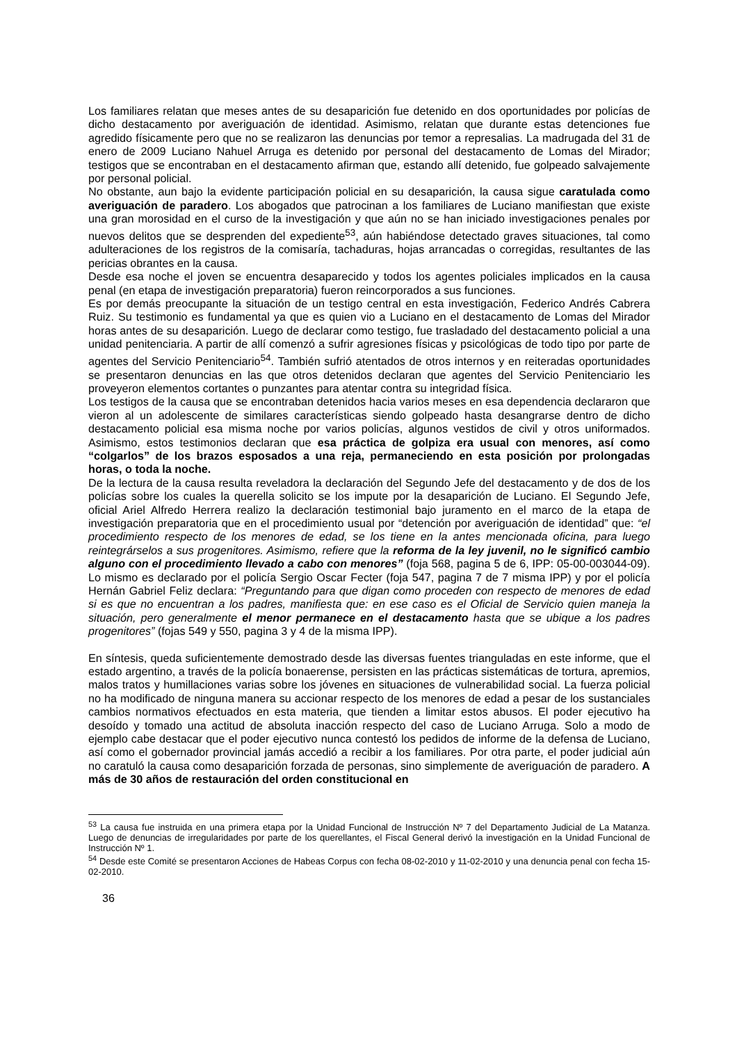Los familiares relatan que meses antes de su desaparición fue detenido en dos oportunidades por policías de dicho destacamento por averiguación de identidad. Asimismo, relatan que durante estas detenciones fue agredido físicamente pero que no se realizaron las denuncias por temor a represalias. La madrugada del 31 de enero de 2009 Luciano Nahuel Arruga es detenido por personal del destacamento de Lomas del Mirador; testigos que se encontraban en el destacamento afirman que, estando allí detenido, fue golpeado salvajemente por personal policial.
No obstante, aun bajo la evidente participación policial en su desaparición, la causa sigue caratulada como averiguación de paradero. Los abogados que patrocinan a los familiares de Luciano manifiestan que existe una gran morosidad en el curso de la investigación y que aún no se han iniciado investigaciones penales por nuevos delitos que se desprenden del expediente<sup>53</sup>, aún habiéndose detectado graves situaciones, tal como adulteraciones de los registros de la comisaría, tachaduras, hojas arrancadas o corregidas, resultantes de las pericias obrantes en la causa.
Desde esa noche el joven se encuentra desaparecido y todos los agentes policiales implicados en la causa penal (en etapa de investigación preparatoria) fueron reincorporados a sus funciones.
Es por demás preocupante la situación de un testigo central en esta investigación, Federico Andrés Cabrera Ruiz. Su testimonio es fundamental ya que es quien vio a Luciano en el destacamento de Lomas del Mirador horas antes de su desaparición. Luego de declarar como testigo, fue trasladado del destacamento policial a una unidad penitenciaria. A partir de allí comenzó a sufrir agresiones físicas y psicológicas de todo tipo por parte de agentes del Servicio Penitenciario<sup>54</sup>. También sufrió atentados de otros internos y en reiteradas oportunidades se presentaron denuncias en las que otros detenidos declaran que agentes del Servicio Penitenciario les proveyeron elementos cortantes o punzantes para atentar contra su integridad física.
Los testigos de la causa que se encontraban detenidos hacia varios meses en esa dependencia declararon que vieron al un adolescente de similares características siendo golpeado hasta desangrarse dentro de dicho destacamento policial esa misma noche por varios policías, algunos vestidos de civil y otros uniformados. Asimismo, estos testimonios declaran que esa práctica de golpiza era usual con menores, así como “colgarlos” de los brazos esposados a una reja, permaneciendo en esta posición por prolongadas horas, o toda la noche.
De la lectura de la causa resulta reveladora la declaración del Segundo Jefe del destacamento y de dos de los policías sobre los cuales la querella solicito se los impute por la desaparición de Luciano. El Segundo Jefe, oficial Ariel Alfredo Herrera realizo la declaración testimonial bajo juramento en el marco de la etapa de investigación preparatoria que en el procedimiento usual por “detención por averiguación de identidad” que: “el procedimiento respecto de los menores de edad, se los tiene en la antes mencionada oficina, para luego reintegrárselos a sus progenitores. Asimismo, refiere que la reforma de la ley juvenil, no le significó cambio alguno con el procedimiento llevado a cabo con menores” (foja 568, pagina 5 de 6, IPP: 05-00-003044-09). Lo mismo es declarado por el policía Sergio Oscar Fecter (foja 547, pagina 7 de 7 misma IPP) y por el policía Hernán Gabriel Feliz declara: “Preguntando para que digan como proceden con respecto de menores de edad si es que no encuentran a los padres, manifiesta que: en ese caso es el Oficial de Servicio quien maneja la situación, pero generalmente el menor permanece en el destacamento hasta que se ubique a los padres progenitores” (fojas 549 y 550, pagina 3 y 4 de la misma IPP).
En síntesis, queda suficientemente demostrado desde las diversas fuentes trianguladas en este informe, que el estado argentino, a través de la policía bonaerense, persisten en las prácticas sistemáticas de tortura, apremios, malos tratos y humillaciones varias sobre los jóvenes en situaciones de vulnerabilidad social. La fuerza policial no ha modificado de ninguna manera su accionar respecto de los menores de edad a pesar de los sustanciales cambios normativos efectuados en esta materia, que tienden a limitar estos abusos. El poder ejecutivo ha desoído y tomado una actitud de absoluta inacción respecto del caso de Luciano Arruga. Solo a modo de ejemplo cabe destacar que el poder ejecutivo nunca contestó los pedidos de informe de la defensa de Luciano, así como el gobernador provincial jamás accedió a recibir a los familiares. Por otra parte, el poder judicial aún no caratuló la causa como desaparición forzada de personas, sino simplemente de averiguación de paradero. A más de 30 años de restauración del orden constitucional en
<sup>53</sup> La causa fue instruida en una primera etapa por la Unidad Funcional de Instrucción Nº 7 del Departamento Judicial de La Matanza. Luego de denuncias de irregularidades por parte de los querellantes, el Fiscal General derivó la investigación en la Unidad Funcional de Instrucción Nº 1.
<sup>54</sup> Desde este Comité se presentaron Acciones de Habeas Corpus con fecha 08-02-2010 y 11-02-2010 y una denuncia penal con fecha 15-02-2010.
36